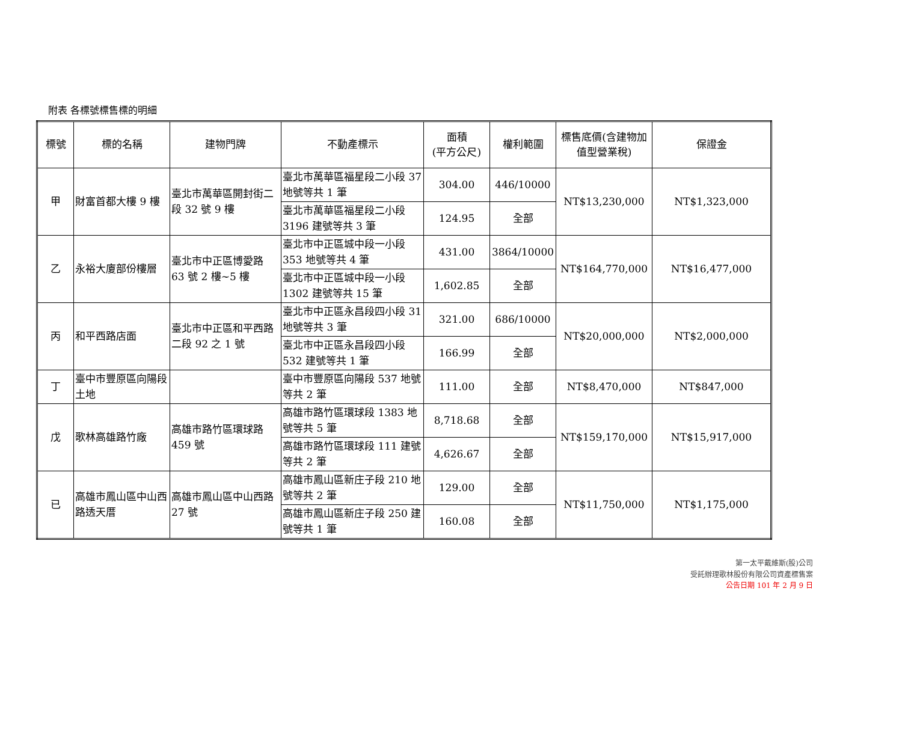附表 各標號標售標的明細
| 標號 | 標的名稱 | 建物門牌 | 不動產標示 | 面積 (平方公尺) | 權利範圍 | 標售底價(含建物加值型營業稅) | 保證金 |
| --- | --- | --- | --- | --- | --- | --- | --- |
| 甲 | 財富首都大樓 9 樓 | 臺北市萬華區開封街二段 32 號 9 樓 | 臺北市萬華區福星段二小段 37 地號等共 1 筆 | 304.00 | 446/10000 | NT$13,230,000 | NT$1,323,000 |
| | | | 臺北市萬華區福星段二小段 3196 建號等共 3 筆 | 124.95 | 全部 | | |
| 乙 | 永裕大廈部份樓層 | 臺北市中正區博愛路 63 號 2 樓~5 樓 | 臺北市中正區城中段一小段 353 地號等共 4 筆 | 431.00 | 3864/10000 | NT$164,770,000 | NT$16,477,000 |
| | | | 臺北市中正區城中段一小段 1302 建號等共 15 筆 | 1,602.85 | 全部 | | |
| 丙 | 和平西路店面 | 臺北市中正區和平西路二段 92 之 1 號 | 臺北市中正區永昌段四小段 31 地號等共 3 筆 | 321.00 | 686/10000 | NT$20,000,000 | NT$2,000,000 |
| | | | 臺北市中正區永昌段四小段 532 建號等共 1 筆 | 166.99 | 全部 | | |
| 丁 | 臺中市豐原區向陽段土地 | | 臺中市豐原區向陽段 537 地號等共 2 筆 | 111.00 | 全部 | NT$8,470,000 | NT$847,000 |
| 戊 | 歌林高雄路竹廠 | 高雄市路竹區環球路 459 號 | 高雄市路竹區環球段 1383 地號等共 5 筆 | 8,718.68 | 全部 | NT$159,170,000 | NT$15,917,000 |
| | | | 高雄市路竹區環球段 111 建號等共 2 筆 | 4,626.67 | 全部 | | |
| 已 | 高雄市鳳山區中山西路透天厝 | 高雄市鳳山區中山西路 27 號 | 高雄市鳳山區新庄子段 210 地號等共 2 筆 | 129.00 | 全部 | NT$11,750,000 | NT$1,175,000 |
| | | | 高雄市鳳山區新庄子段 250 建號等共 1 筆 | 160.08 | 全部 | | |
第一太平戴維斯(股)公司
受託辦理歌林股份有限公司資產標售案
公告日期 101 年 2 月 9 日